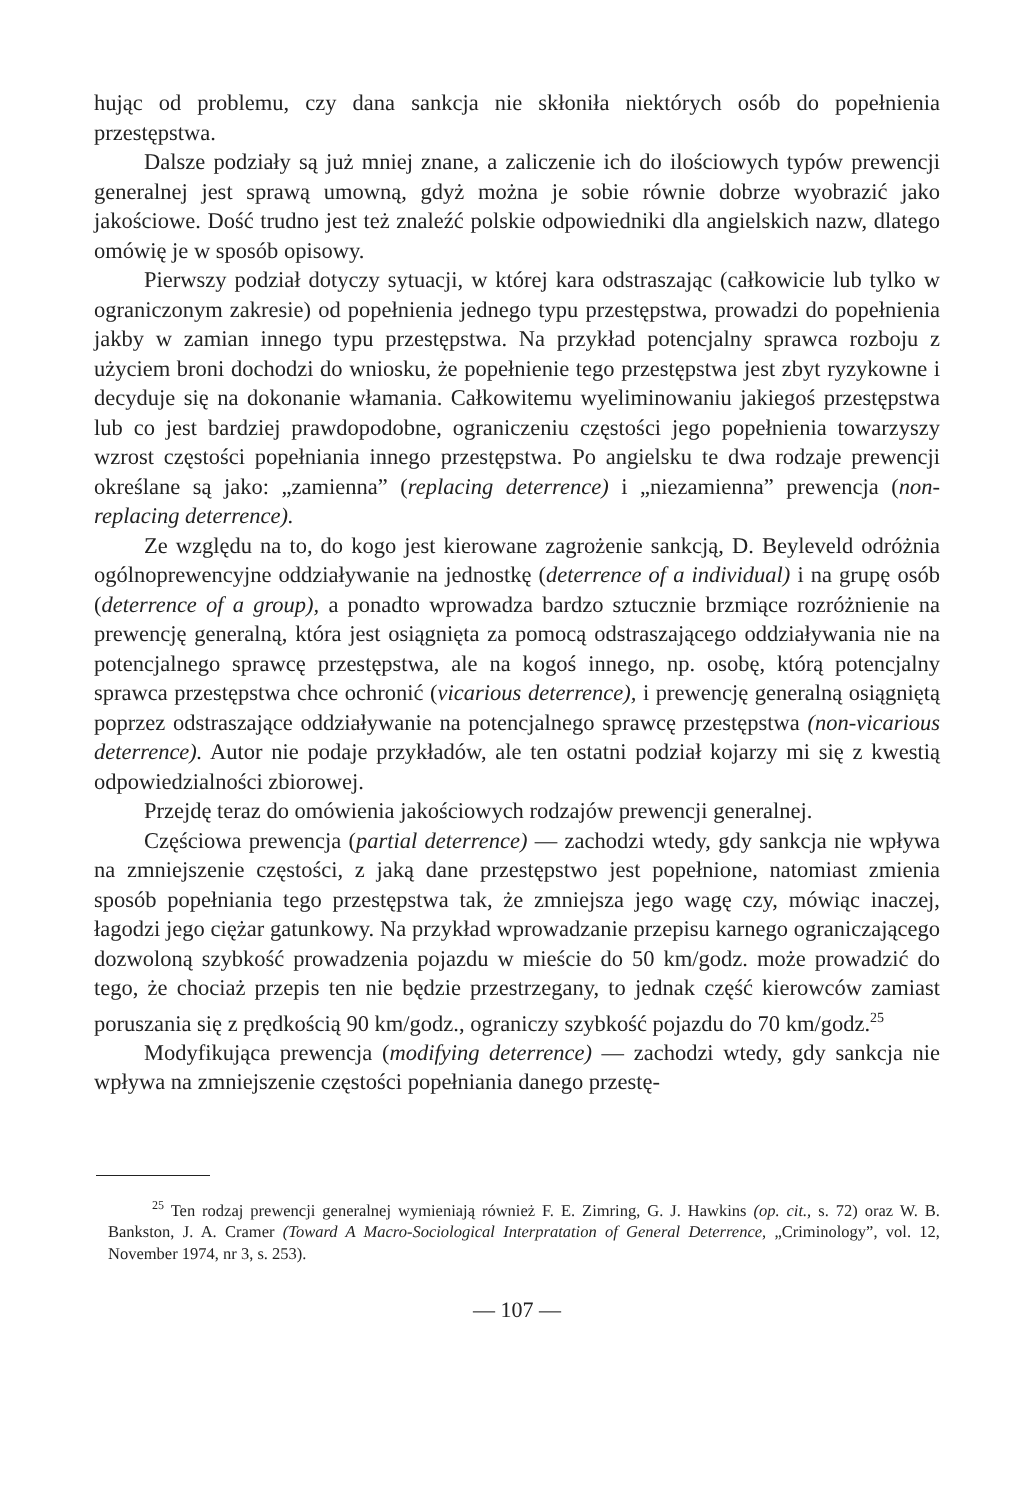hując od problemu, czy dana sankcja nie skłoniła niektórych osób do popełnienia przestępstwa.
Dalsze podziały są już mniej znane, a zaliczenie ich do ilościowych typów prewencji generalnej jest sprawą umowną, gdyż można je sobie równie dobrze wyobrazić jako jakościowe. Dość trudno jest też znaleźć polskie odpowiedniki dla angielskich nazw, dlatego omówię je w sposób opisowy.
Pierwszy podział dotyczy sytuacji, w której kara odstraszając (całkowicie lub tylko w ograniczonym zakresie) od popełnienia jednego typu przestępstwa, prowadzi do popełnienia jakby w zamian innego typu przestępstwa. Na przykład potencjalny sprawca rozboju z użyciem broni dochodzi do wniosku, że popełnienie tego przestępstwa jest zbyt ryzykowne i decyduje się na dokonanie włamania. Całkowitemu wyeliminowaniu jakiegoś przestępstwa lub co jest bardziej prawdopodobne, ograniczeniu częstości jego popełnienia towarzyszy wzrost częstości popełniania innego przestępstwa. Po angielsku te dwa rodzaje prewencji określane są jako: „zamienna” (replacing deterrence) i „niezamienna” prewencja (non-replacing deterrence).
Ze względu na to, do kogo jest kierowane zagrożenie sankcją, D. Beyleveld odróżnia ogólnoprewencyjne oddziaływanie na jednostkę (deterrence of a individual) i na grupę osób (deterrence of a group), a ponadto wprowadza bardzo sztucznie brzmiące rozróżnienie na prewencję generalną, która jest osiągnięta za pomocą odstraszającego oddziaływania nie na potencjalnego sprawcę przestępstwa, ale na kogoś innego, np. osobę, którą potencjalny sprawca przestępstwa chce ochronić (vicarious deterrence), i prewencję generalną osiągniętą poprzez odstraszające oddziaływanie na potencjalnego sprawcę przestępstwa (non-vicarious deterrence). Autor nie podaje przykładów, ale ten ostatni podział kojarzy mi się z kwestią odpowiedzialności zbiorowej.
Przejdę teraz do omówienia jakościowych rodzajów prewencji generalnej.
Częściowa prewencja (partial deterrence) — zachodzi wtedy, gdy sankcja nie wpływa na zmniejszenie częstości, z jaką dane przestępstwo jest popełnione, natomiast zmienia sposób popełniania tego przestępstwa tak, że zmniejsza jego wagę czy, mówiąc inaczej, łagodzi jego ciężar gatunkowy. Na przykład wprowadzanie przepisu karnego ograniczającego dozwoloną szybkość prowadzenia pojazdu w mieście do 50 km/godz. może prowadzić do tego, że chociaż przepis ten nie będzie przestrzegany, to jednak część kierowców zamiast poruszania się z prędkością 90 km/godz., ograniczy szybkość pojazdu do 70 km/godz.<sup>25</sup>
Modyfikująca prewencja (modifying deterrence) — zachodzi wtedy, gdy sankcja nie wpływa na zmniejszenie częstości popełniania danego przestę-
<sup>25</sup> Ten rodzaj prewencji generalnej wymieniają również F. E. Zimring, G. J. Hawkins (op. cit., s. 72) oraz W. B. Bankston, J. A. Cramer (Toward A Macro-Sociological Interpratation of General Deterrence, „Criminology”, vol. 12, November 1974, nr 3, s. 253).
— 107 —